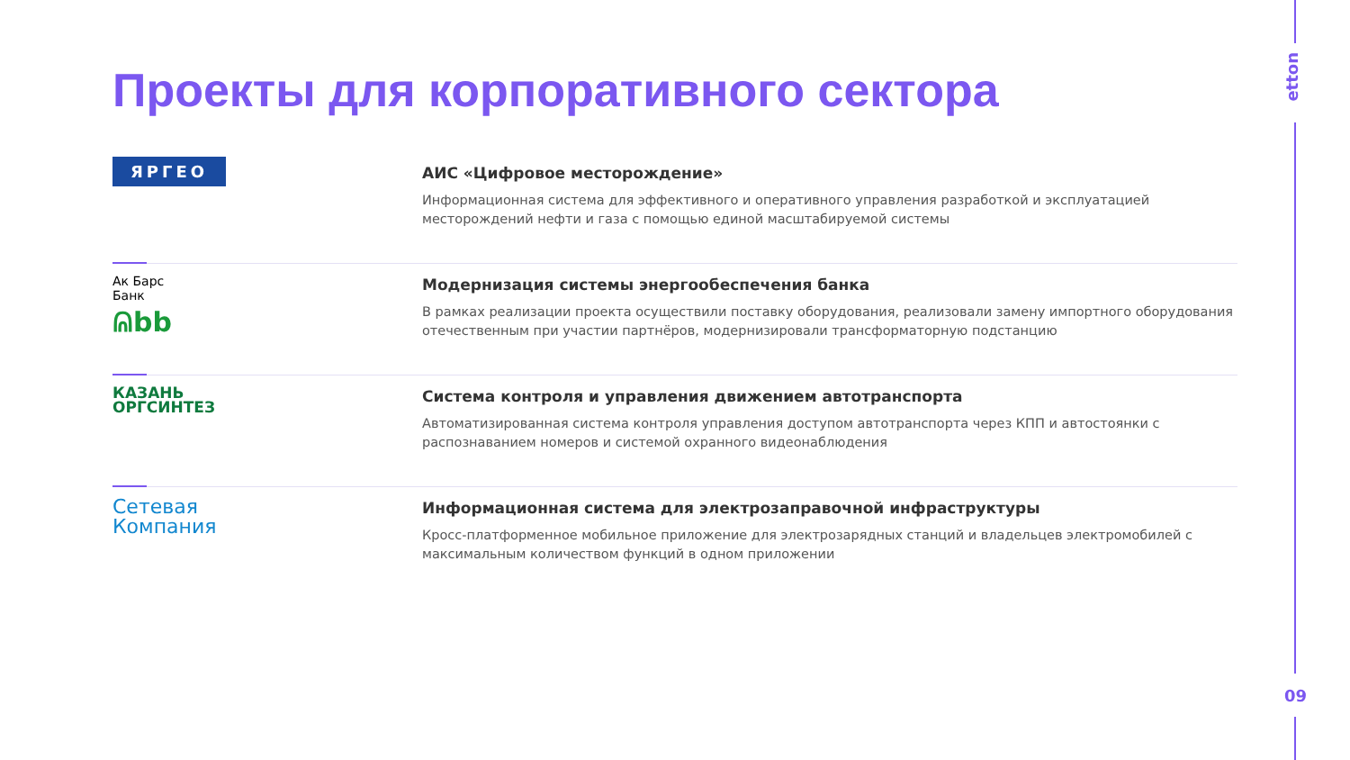etton
09
Проекты для корпоративного сектора
ЯРГЕО
АИС «Цифровое месторождение»
Информационная система для эффективного и оперативного управления разработкой и эксплуатацией месторождений нефти и газа с помощью единой масштабируемой системы
Ак Барс
Банк
ᕱbb
Модернизация системы энергообеспечения банка
В рамках реализации проекта осуществили поставку оборудования, реализовали замену импортного оборудования отечественным при участии партнёров, модернизировали трансформаторную подстанцию
КАЗАНЬ
ОРГСИНТЕЗ
Система контроля и управления движением автотранспорта
Автоматизированная система контроля управления доступом автотранспорта через КПП и автостоянки с распознаванием номеров и системой охранного видеонаблюдения
Сетевая
Компания
Информационная система для электрозаправочной инфраструктуры
Кросс-платформенное мобильное приложение для электрозарядных станций и владельцев электромобилей с максимальным количеством функций в одном приложении